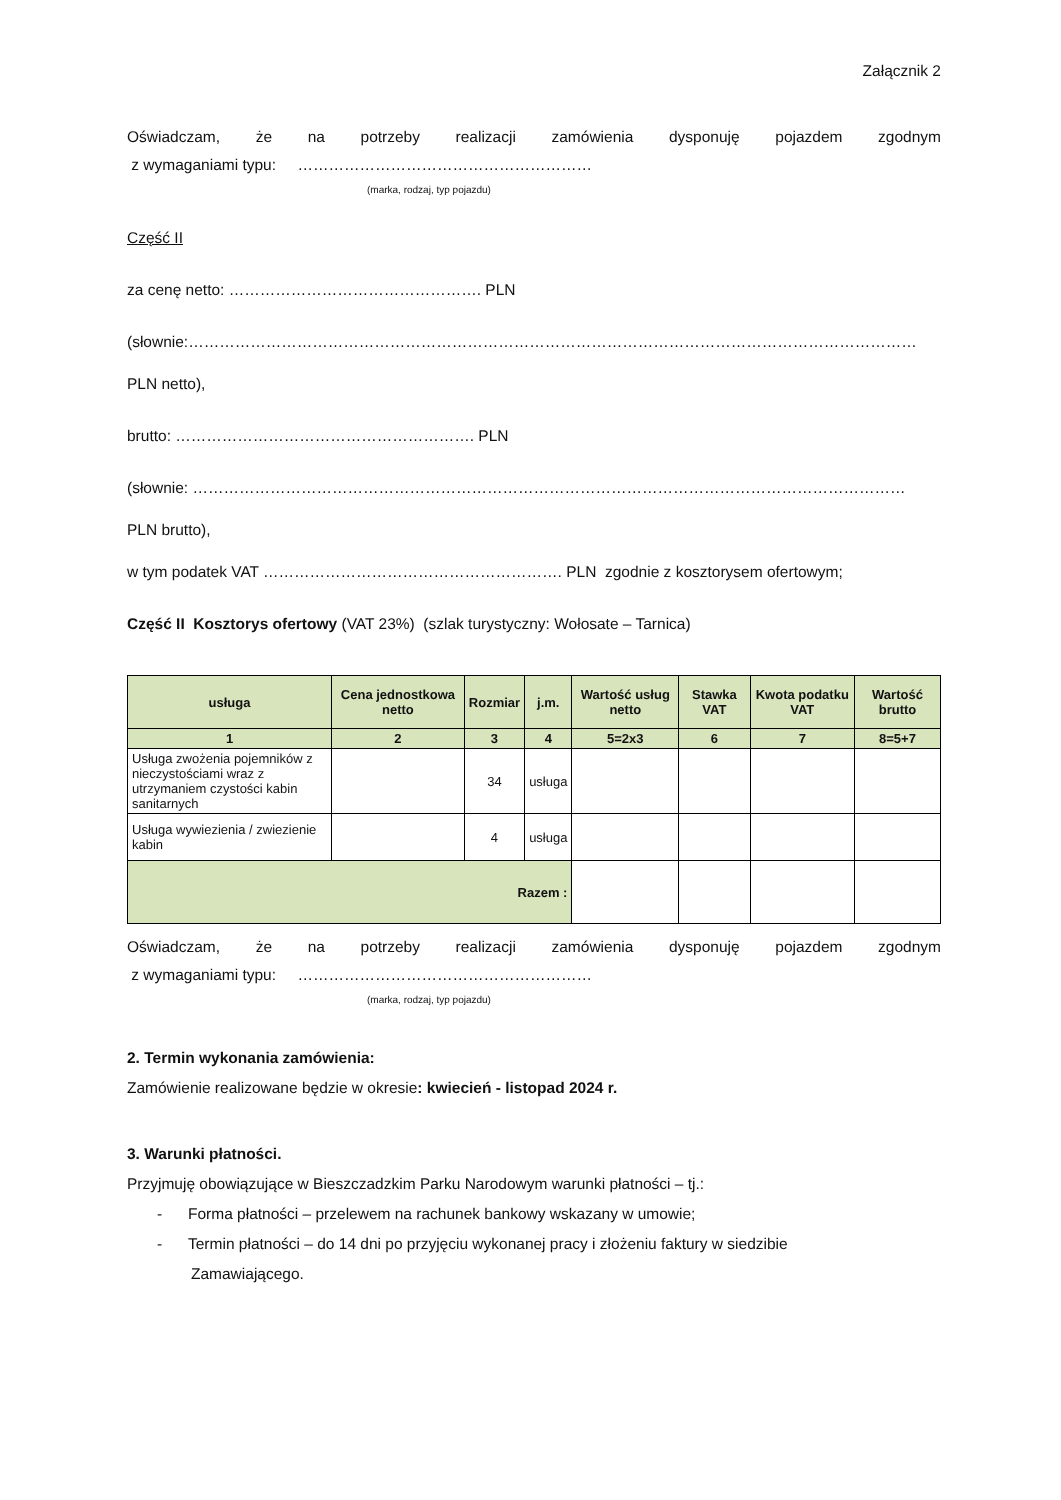Załącznik 2
Oświadczam, że na potrzeby realizacji zamówienia dysponuję pojazdem zgodnym
z wymaganiami typu: …………………………………………………
(marka, rodzaj, typ pojazdu)
Część II
za cenę netto: …………………………………………. PLN
(słownie:……………………………………………………………………………………………………………………………
PLN netto),
brutto: …………………………………………………. PLN
(słownie: …………………………………………………………………………………………………………………………
PLN brutto),
w tym podatek VAT …………………………………………………. PLN zgodnie z kosztorysem ofertowym;
Część II Kosztorys ofertowy (VAT 23%) (szlak turystyczny: Wołosate – Tarnica)
| usługa | Cena jednostkowa netto | Rozmiar | j.m. | Wartość usług netto | Stawka VAT | Kwota podatku VAT | Wartość brutto |
| --- | --- | --- | --- | --- | --- | --- | --- |
| 1 | 2 | 3 | 4 | 5=2x3 | 6 | 7 | 8=5+7 |
| Usługa zwożenia pojemników z nieczystościami wraz z utrzymaniem czystości kabin sanitarnych | | 34 | usługa | | | | |
| Usługa wywiezienia / zwiezienie kabin | | 4 | usługa | | | | |
| Razem : | | | | | | | |
Oświadczam, że na potrzeby realizacji zamówienia dysponuję pojazdem zgodnym
z wymaganiami typu: …………………………………………………
(marka, rodzaj, typ pojazdu)
2. Termin wykonania zamówienia:
Zamówienie realizowane będzie w okresie: kwiecień - listopad 2024 r.
3. Warunki płatności.
Przyjmuję obowiązujące w Bieszczadzkim Parku Narodowym warunki płatności – tj.:
- Forma płatności – przelewem na rachunek bankowy wskazany w umowie;
- Termin płatności – do 14 dni po przyjęciu wykonanej pracy i złożeniu faktury w siedzibie
Zamawiającego.